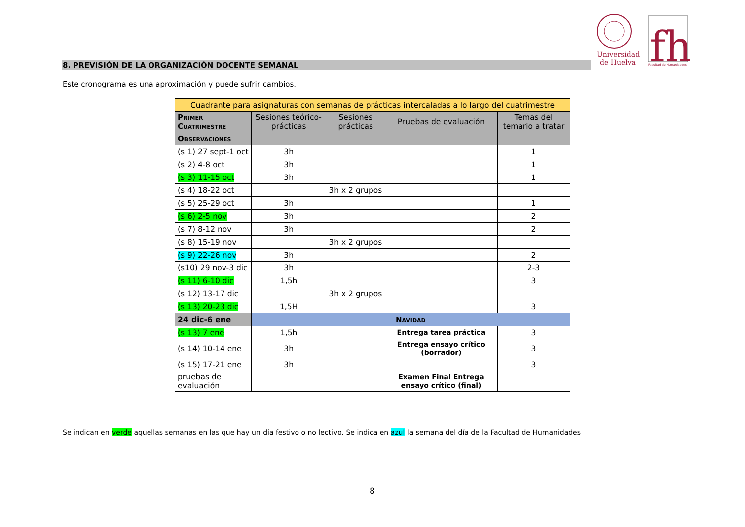Universidad
de Huelva
fh
Facultad de Humanidades
8. PREVISIÓN DE LA ORGANIZACIÓN DOCENTE SEMANAL
Este cronograma es una aproximación y puede sufrir cambios.
| Cuadrante para asignaturas con semanas de prácticas intercaladas a lo largo del cuatrimestre | | | | |
| Primer Cuatrimestre | Sesiones teórico-prácticas | Sesiones prácticas | Pruebas de evaluación | Temas del temario a tratar |
| Observaciones | | | | |
| (s 1) 27 sept-1 oct | 3h | | | 1 |
| (s 2) 4-8 oct | 3h | | | 1 |
| (s 3) 11-15 oct | 3h | | | 1 |
| (s 4) 18-22 oct | | 3h x 2 grupos | | |
| (s 5) 25-29 oct | 3h | | | 1 |
| (s 6) 2-5 nov | 3h | | | 2 |
| (s 7) 8-12 nov | 3h | | | 2 |
| (s 8) 15-19 nov | | 3h x 2 grupos | | |
| (s 9) 22-26 nov | 3h | | | 2 |
| (s10) 29 nov-3 dic | 3h | | | 2-3 |
| (s 11) 6-10 dic | 1,5h | | | 3 |
| (s 12) 13-17 dic | | 3h x 2 grupos | | |
| (s 13) 20-23 dic | 1,5H | | | 3 |
| 24 dic-6 ene | Navidad | | | |
| (s 13) 7 ene | 1,5h | | Entrega tarea práctica | 3 |
| (s 14) 10-14 ene | 3h | | Entrega ensayo crítico (borrador) | 3 |
| (s 15) 17-21 ene | 3h | | | 3 |
| pruebas de evaluación | | | Examen Final Entrega ensayo crítico (final) | |
Se indican en verde aquellas semanas en las que hay un día festivo o no lectivo. Se indica en azul la semana del día de la Facultad de Humanidades
8